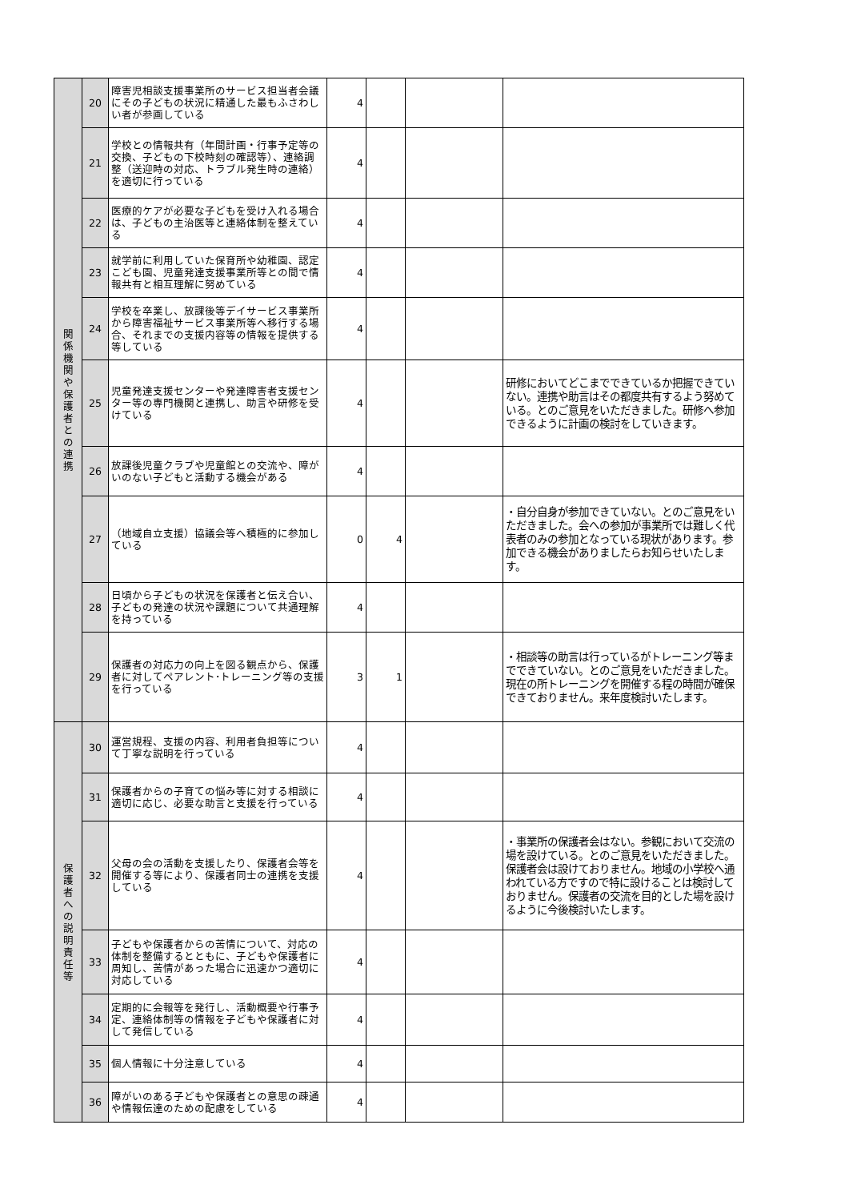| 関 係 機 関 や 保 護 者 と の 連 携 | 20 | 障害児相談支援事業所のサービス担当者会議にその子どもの状況に精通した最もふさわしい者が参画している | 4 | | | |
| | 21 | 学校との情報共有（年間計画・行事予定等の交換、子どもの下校時刻の確認等）、連絡調整（送迎時の対応、トラブル発生時の連絡）を適切に行っている | 4 | | | |
| | 22 | 医療的ケアが必要な子どもを受け入れる場合は、子どもの主治医等と連絡体制を整えている | 4 | | | |
| | 23 | 就学前に利用していた保育所や幼稚園、認定こども園、児童発達支援事業所等との間で情報共有と相互理解に努めている | 4 | | | |
| | 24 | 学校を卒業し、放課後等デイサービス事業所から障害福祉サービス事業所等へ移行する場合、それまでの支援内容等の情報を提供する等している | 4 | | | |
| | 25 | 児童発達支援センターや発達障害者支援センター等の専門機関と連携し、助言や研修を受けている | 4 | | | 研修においてどこまでできているか把握できていない。連携や助言はその都度共有するよう努めている。とのご意見をいただきました。研修へ参加できるように計画の検討をしていきます。 |
| | 26 | 放課後児童クラブや児童館との交流や、障がいのない子どもと活動する機会がある | 4 | | | |
| | 27 | （地域自立支援）協議会等へ積極的に参加している | 0 | 4 | | ・自分自身が参加できていない。とのご意見をいただきました。会への参加が事業所では難しく代表者のみの参加となっている現状があります。参加できる機会がありましたらお知らせいたします。 |
| | 28 | 日頃から子どもの状況を保護者と伝え合い、子どもの発達の状況や課題について共通理解を持っている | 4 | | | |
| | 29 | 保護者の対応力の向上を図る観点から、保護者に対してペアレント･トレーニング等の支援を行っている | 3 | 1 | | ・相談等の助言は行っているがトレーニング等までできていない。とのご意見をいただきました。現在の所トレーニングを開催する程の時間が確保できておりません。来年度検討いたします。 |
| 保 護 者 へ の 説 明 責 任 等 | 30 | 運営規程、支援の内容、利用者負担等について丁寧な説明を行っている | 4 | | | |
| | 31 | 保護者からの子育ての悩み等に対する相談に適切に応じ、必要な助言と支援を行っている | 4 | | | |
| | 32 | 父母の会の活動を支援したり、保護者会等を開催する等により、保護者同士の連携を支援している | 4 | | | ・事業所の保護者会はない。参観において交流の場を設けている。とのご意見をいただきました。保護者会は設けておりません。地域の小学校へ通われている方ですので特に設けることは検討しておりません。保護者の交流を目的とした場を設けるように今後検討いたします。 |
| | 33 | 子どもや保護者からの苦情について、対応の体制を整備するとともに、子どもや保護者に周知し、苦情があった場合に迅速かつ適切に対応している | 4 | | | |
| | 34 | 定期的に会報等を発行し、活動概要や行事予定、連絡体制等の情報を子どもや保護者に対して発信している | 4 | | | |
| | 35 | 個人情報に十分注意している | 4 | | | |
| | 36 | 障がいのある子どもや保護者との意思の疎通や情報伝達のための配慮をしている | 4 | | | |